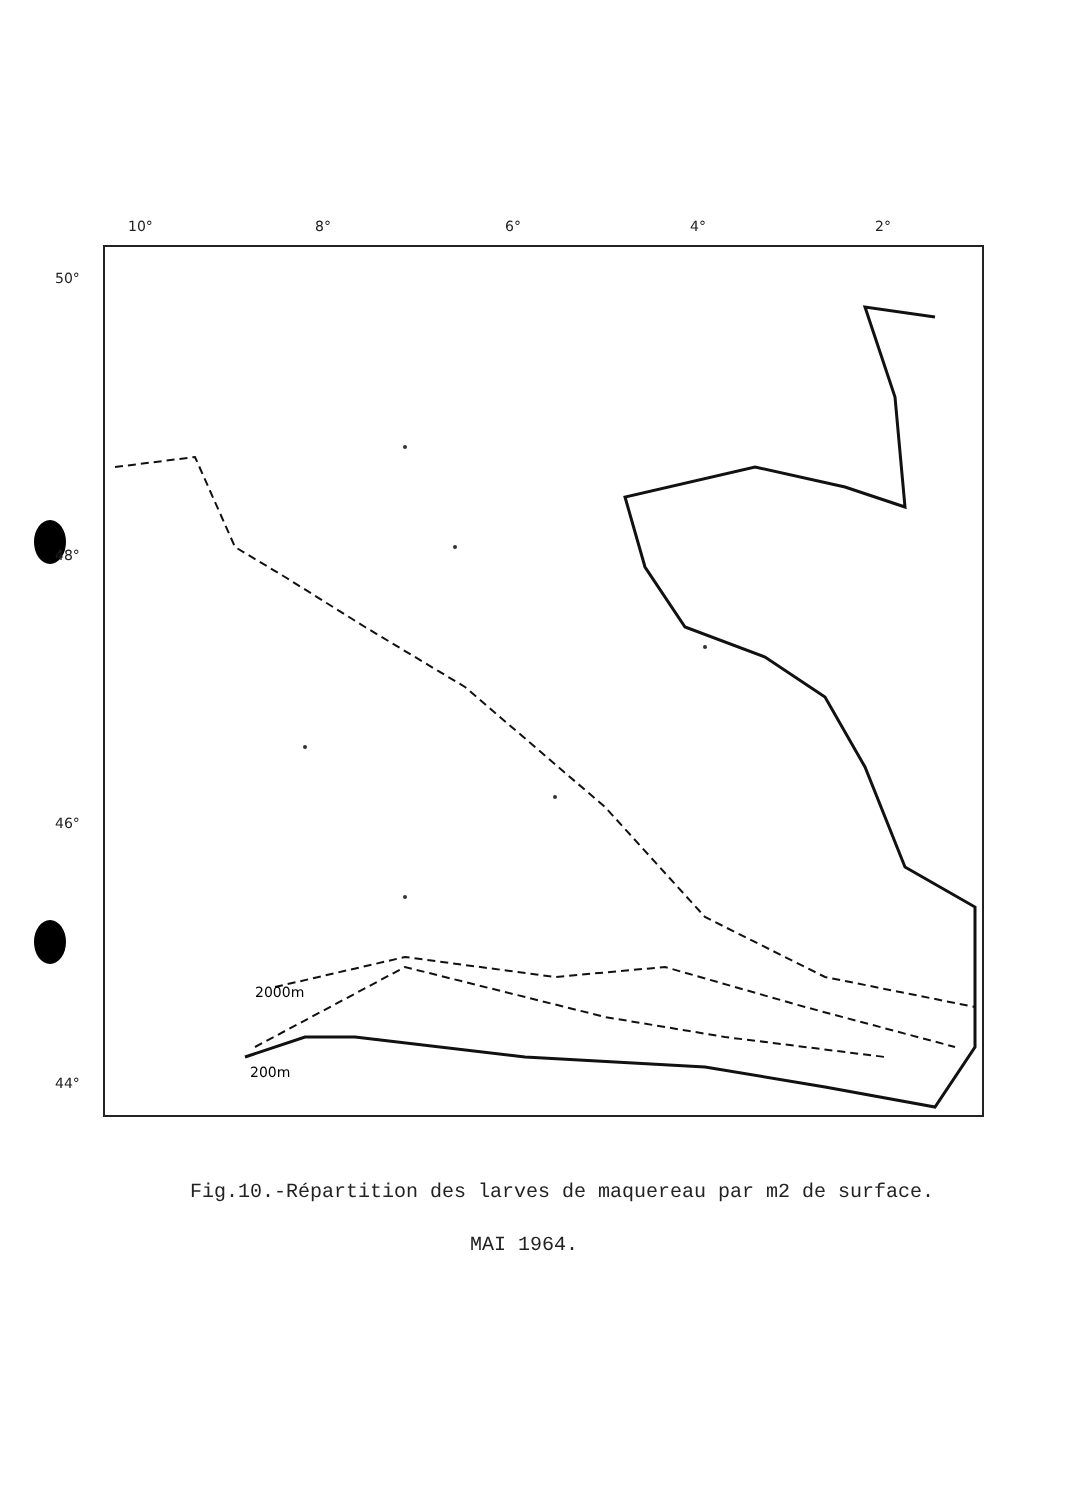10° 8° 6° 4° 2°
50°
48°
46°
44°
2000m
200m
Fig.10.-Répartition des larves de maquereau par m2 de surface.
MAI 1964.